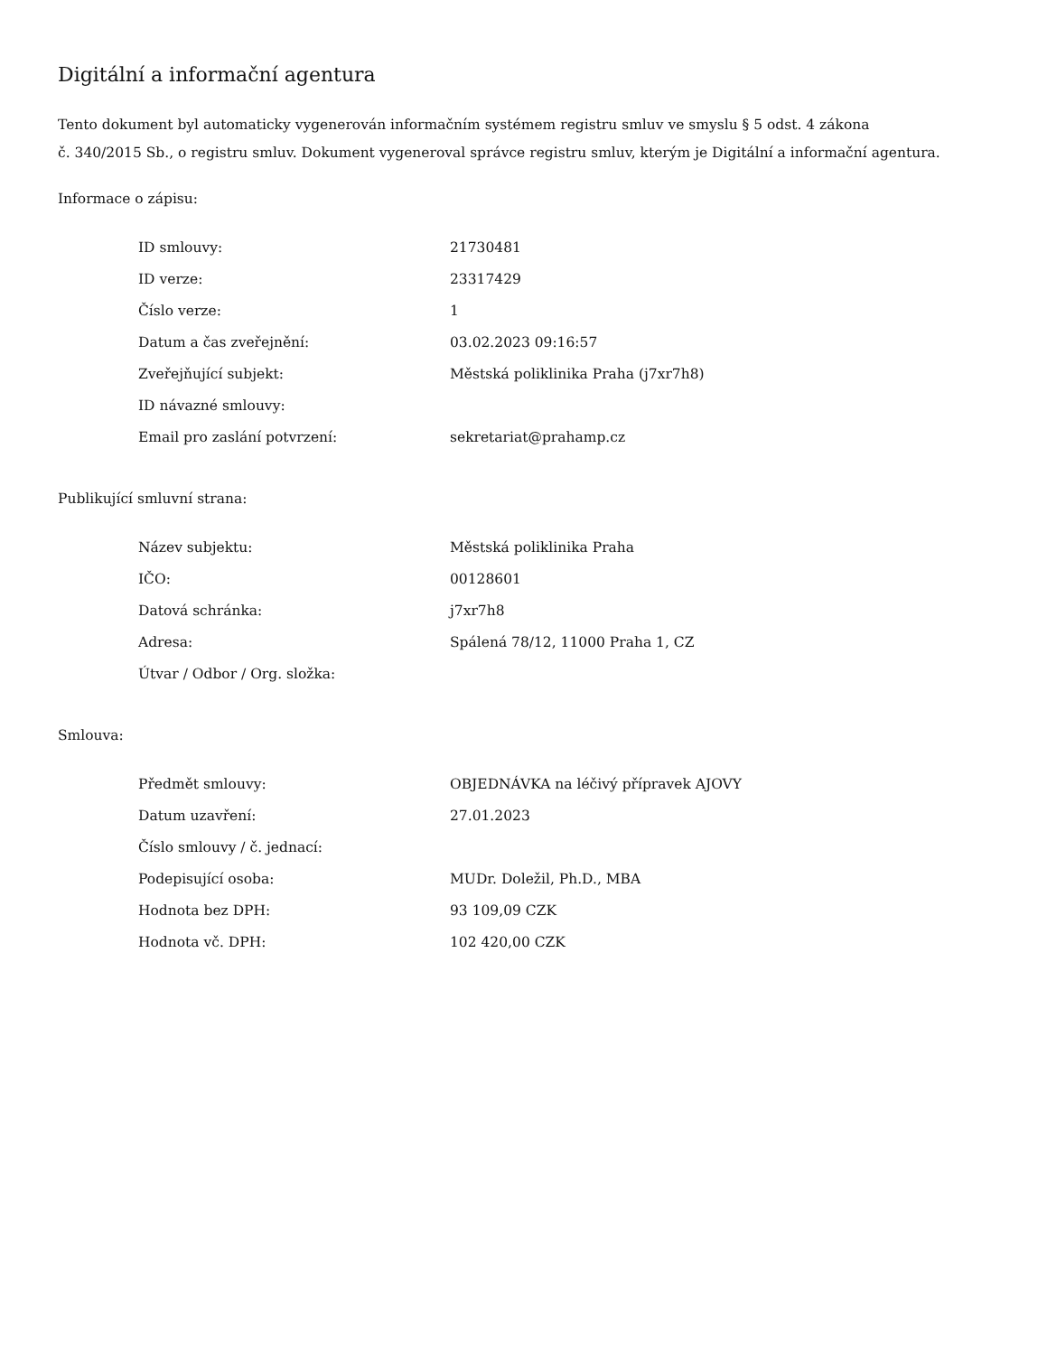Digitální a informační agentura
Tento dokument byl automaticky vygenerován informačním systémem registru smluv ve smyslu § 5 odst. 4 zákona
č. 340/2015 Sb., o registru smluv. Dokument vygeneroval správce registru smluv, kterým je Digitální a informační agentura.
Informace o zápisu:
| ID smlouvy: | 21730481 |
| ID verze: | 23317429 |
| Číslo verze: | 1 |
| Datum a čas zveřejnění: | 03.02.2023 09:16:57 |
| Zveřejňující subjekt: | Městská poliklinika Praha (j7xr7h8) |
| ID návazné smlouvy: | |
| Email pro zaslání potvrzení: | sekretariat@prahamp.cz |
Publikující smluvní strana:
| Název subjektu: | Městská poliklinika Praha |
| IČO: | 00128601 |
| Datová schránka: | j7xr7h8 |
| Adresa: | Spálená 78/12, 11000 Praha 1, CZ |
| Útvar / Odbor / Org. složka: | |
Smlouva:
| Předmět smlouvy: | OBJEDNÁVKA na léčivý přípravek AJOVY |
| Datum uzavření: | 27.01.2023 |
| Číslo smlouvy / č. jednací: | |
| Podepisující osoba: | MUDr. Doležil, Ph.D., MBA |
| Hodnota bez DPH: | 93 109,09 CZK |
| Hodnota vč. DPH: | 102 420,00 CZK |